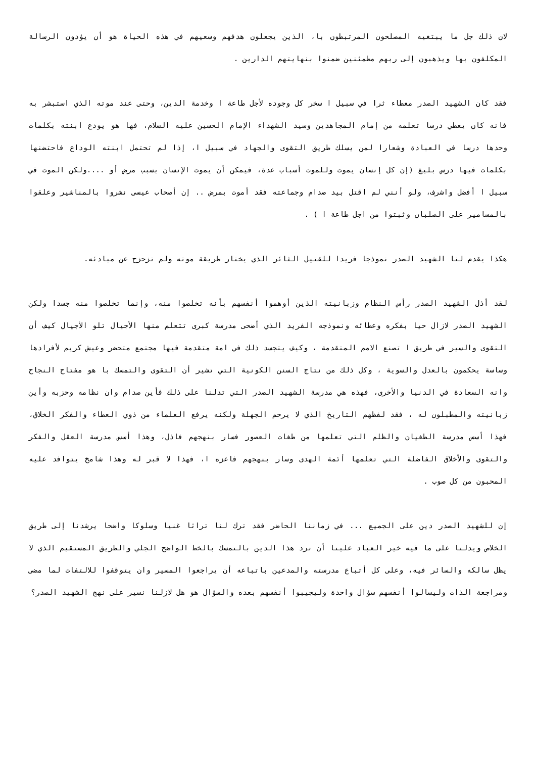لان ذلك جل ما يبتغيه المصلحون المرتبطون با، الذين يجعلون هدفهم وسعيهم في هذه الحياة هو أن يؤدون الرسالة المكلفون بها ويذهبون إلى ربهم مطمئنين ضمنوا بنهايتهم الدارين .
فقد كان الشهيد الصدر معطاء ثرا في سبيل ا سخر كل وجوده لأجل طاعة ا وخدمة الدين، وحتى عند موته الذي استبشر به فانه كان يعطي درسا تعلمه من إمام المجاهدين وسيد الشهداء الإمام الحسين عليه السلام، فها هو يودع ابنته بكلمات وحدها درسا في العبادة وشعارا لمن يسلك طريق التقوى والجهاد في سبيل ا، إذا لم تحتمل ابنته الوداع فاحتضنها بكلمات فيها درس بليغ (إن كل إنسان يموت وللموت أسباب عدة، فيمكن أن يموت الإنسان بسبب مرض أو ....ولكن الموت في سبيل ا أفضل واشرف، ولو أنني لم اقتل بيد صدام وجماعته فقد أموت بمرض .. إن أصحاب عيسى نشروا بالمناشير وعلقوا بالمسامير على الصلبان وثبتوا من اجل طاعة ا ) .
هكذا يقدم لنا الشهيد الصدر نموذجا فريدا للقتيل الثائر الذي يختار طريقة موته ولم تزحزح عن مبادئه.
لقد أذل الشهيد الصدر رأس النظام وزبانيته الذين أوهموا أنفسهم بأنه تخلصوا منه، وإنما تخلصوا منه جسدا ولكن الشهيد الصدر لازال حيا بفكره وعطائه ونموذجه الفريد الذي أضحى مدرسة كبرى تتعلم منها الأجيال تلو الأجيال كيف أن التقوى والسير في طريق ا تصنع الامم المتقدمة ، وكيف يتجسد ذلك في امة متقدمة فيها مجتمع متحضر وعيش كريم لأفرادها وساسة يحكمون بالعدل والسوية ، وكل ذلك من نتاج السنن الكونية التي تشير أن التقوى والتمسك با هو مفتاح النجاح وانه السعادة في الدنيا والأخرى، فهذه هي مدرسة الشهيد الصدر التي تدلنا على ذلك فأين صدام وان نظامه وحزبه وأين زبانيته والمطبلون له ، فقد لفظهم التاريخ الذي لا يرحم الجهلة ولكنه يرفع العلماء من ذوي العطاء والفكر الخلاق، فهذا أسس مدرسة الطغيان والظلم التي تعلمها من طغات العصور فسار بنهجهم فاذل، وهذا أسس مدرسة العقل والفكر والتقوى والأخلاق الفاضلة التي تعلمها أئمة الهدى وسار بنهجهم فاعزه ا، فهذا لا قبر له وهذا شامخ يتوافد عليه المحبون من كل صوب .
إن للشهيد الصدر دين على الجميع ... في زماننا الحاضر فقد ترك لنا تراثا غنيا وسلوكا واضحا يرشدنا إلى طريق الخلاص ويدلنا على ما فيه خير العباد علينا أن نرد هذا الدين بالتمسك بالخط الواضح الجلي والطريق المستقيم الذي لا يظل سالكه والسائر فيه، وعلى كل أتباع مدرسته والمدعين باتباعه أن يراجعوا المسير وان يتوقفوا للالتفات لما مضى ومراجعة الذات وليسالوا أنفسهم سؤال واحدة وليجيبوا أنفسهم بعده والسؤال هو هل لازلنا نسير على نهج الشهيد الصدر؟